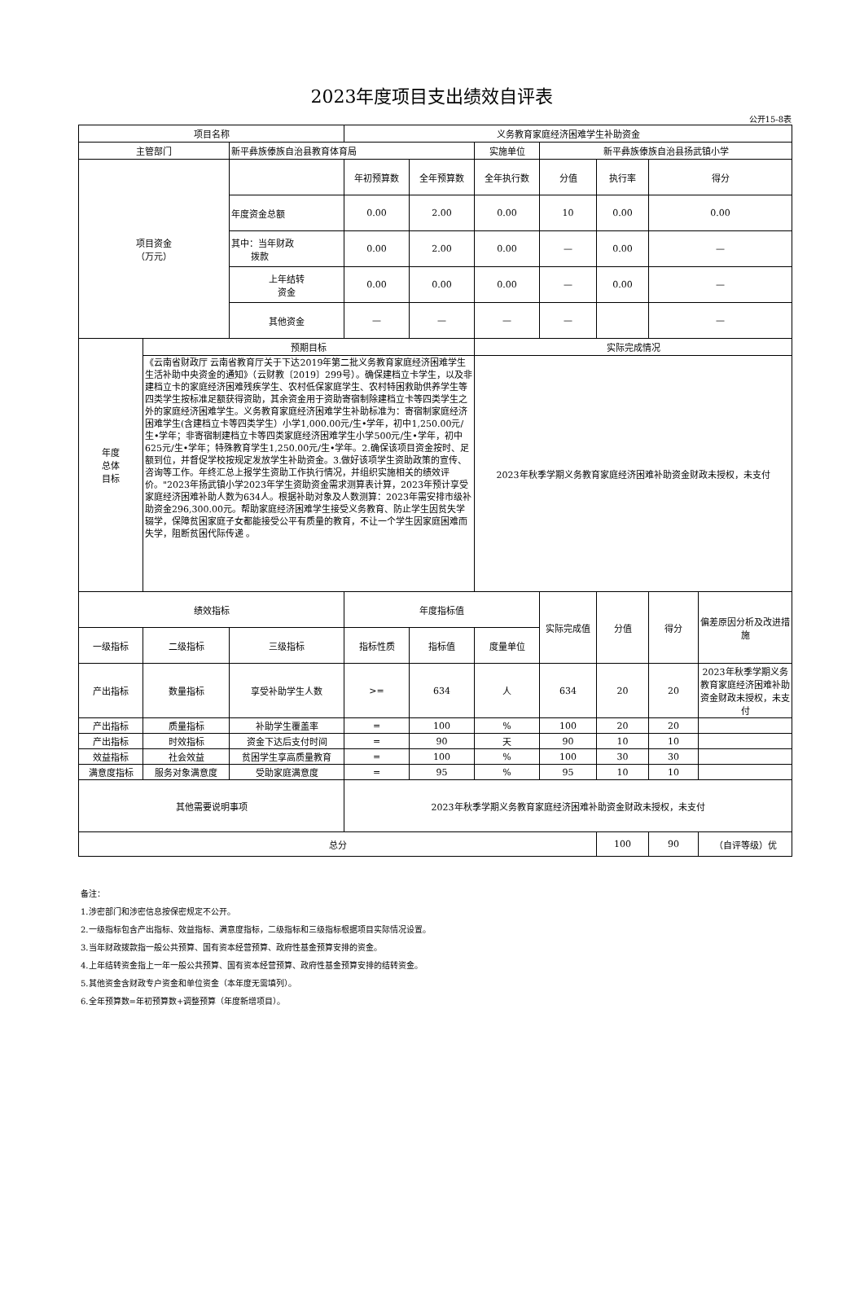2023年度项目支出绩效自评表
公开15-8表
| 项目名称 | | | 义务教育家庭经济困难学生补助资金 | | | | | | |
| 主管部门 | | 新平彝族傣族自治县教育体育局 | | | 实施单位 | 新平彝族傣族自治县扬武镇小学 | | | |
| 项目资金 （万元） | | | 年初预算数 | 全年预算数 | 全年执行数 | 分值 | 执行率 | 得分 | |
| | | 年度资金总额 | 0.00 | 2.00 | 0.00 | 10 | 0.00 | 0.00 | |
| | | 其中：当年财政 拨款 | 0.00 | 2.00 | 0.00 | — | 0.00 | — | |
| | | 上年结转 资金 | 0.00 | 0.00 | 0.00 | — | 0.00 | — | |
| | | 其他资金 | — | — | — | — | | — | |
| 年度 总体 目标 | 预期目标 | | | | 实际完成情况 | | | | |
| | 《云南省财政厅 云南省教育厅关于下达2019年第二批义务教育家庭经济困难学生生活补助中央资金的通知》（云财教〔2019〕299号）。确保建档立卡学生，以及非建档立卡的家庭经济困难残疾学生、农村低保家庭学生、农村特困救助供养学生等四类学生按标准足额获得资助，其余资金用于资助寄宿制除建档立卡等四类学生之外的家庭经济困难学生。义务教育家庭经济困难学生补助标准为：寄宿制家庭经济困难学生(含建档立卡等四类学生）小学1,000.00元/生•学年，初中1,250.00元/生•学年；非寄宿制建档立卡等四类家庭经济困难学生小学500元/生•学年，初中625元/生•学年；特殊教育学生1,250.00元/生•学年。2.确保该项目资金按时、足额到位，并督促学校按规定发放学生补助资金。3.做好该项学生资助政策的宣传、咨询等工作。年终汇总上报学生资助工作执行情况，并组织实施相关的绩效评价。"2023年扬武镇小学2023年学生资助资金需求测算表计算，2023年预计享受家庭经济困难补助人数为634人。根据补助对象及人数测算：2023年需安排市级补助资金296,300.00元。帮助家庭经济困难学生接受义务教育、防止学生因贫失学辍学，保障贫困家庭子女都能接受公平有质量的教育，不让一个学生因家庭困难而失学，阻断贫困代际传递 。 | | | | 2023年秋季学期义务教育家庭经济困难补助资金财政未授权，未支付 | | | | |
| 绩效指标 | | | 年度指标值 | | | 实际完成值 | 分值 | 得分 | 偏差原因分析及改进措施 |
| 一级指标 | 二级指标 | 三级指标 | 指标性质 | 指标值 | 度量单位 | | | | |
| 产出指标 | 数量指标 | 享受补助学生人数 | >= | 634 | 人 | 634 | 20 | 20 | 2023年秋季学期义务教育家庭经济困难补助资金财政未授权，未支付 |
| 产出指标 | 质量指标 | 补助学生覆盖率 | = | 100 | % | 100 | 20 | 20 | |
| 产出指标 | 时效指标 | 资金下达后支付时间 | = | 90 | 天 | 90 | 10 | 10 | |
| 效益指标 | 社会效益 | 贫困学生享高质量教育 | = | 100 | % | 100 | 30 | 30 | |
| 满意度指标 | 服务对象满意度 | 受助家庭满意度 | = | 95 | % | 95 | 10 | 10 | |
| 其他需要说明事项 | | | 2023年秋季学期义务教育家庭经济困难补助资金财政未授权，未支付 | | | | | | |
| 总分 | | | | | | | 100 | 90 | （自评等级）优 |
备注：
1.涉密部门和涉密信息按保密规定不公开。
2.一级指标包含产出指标、效益指标、满意度指标，二级指标和三级指标根据项目实际情况设置。
3.当年财政拨款指一般公共预算、国有资本经营预算、政府性基金预算安排的资金。
4.上年结转资金指上一年一般公共预算、国有资本经营预算、政府性基金预算安排的结转资金。
5.其他资金含财政专户资金和单位资金（本年度无需填列）。
6.全年预算数=年初预算数+调整预算（年度新增项目）。